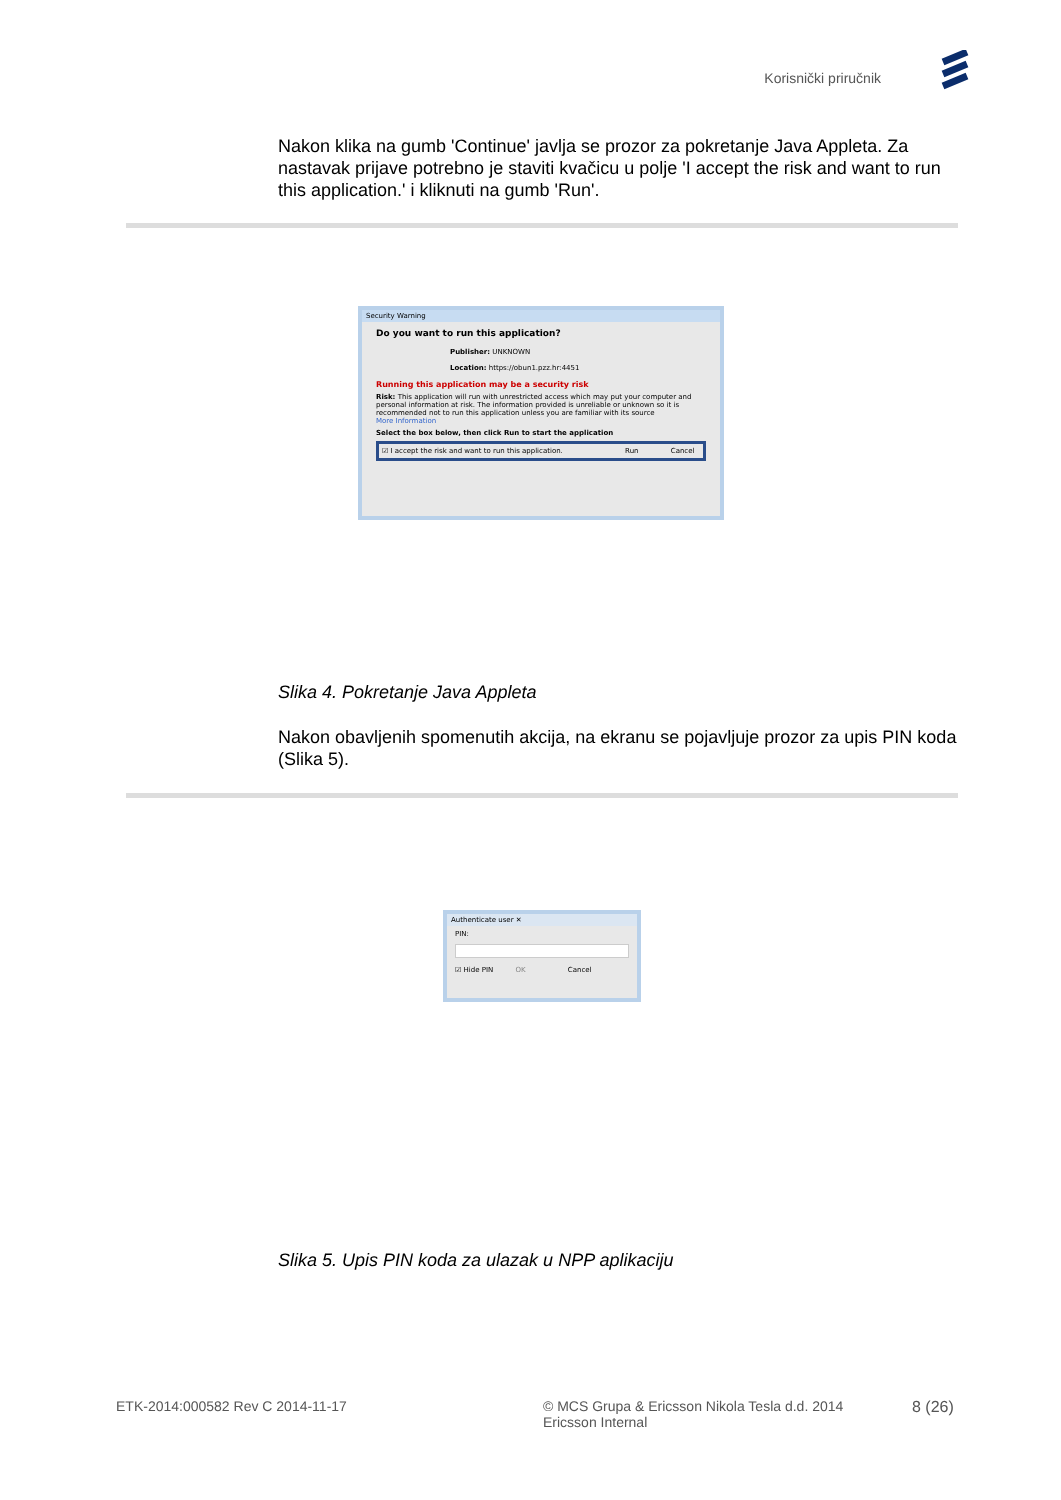Korisnički priručnik
Nakon klika na gumb 'Continue' javlja se prozor za pokretanje Java Appleta. Za nastavak prijave potrebno je staviti kvačicu u polje 'I accept the risk and want to run this application.' i kliknuti na gumb 'Run'.
Security Warning
Do you want to run this application?
Publisher: UNKNOWN
Location: https://obun1.pzz.hr:4451
Running this application may be a security risk
Risk: This application will run with unrestricted access which may put your computer and personal information at risk. The information provided is unreliable or unknown so it is recommended not to run this application unless you are familiar with its source
More Information
Select the box below, then click Run to start the application
☑ I accept the risk and want to run this application. Run Cancel
Slika 4. Pokretanje Java Appleta
Nakon obavljenih spomenutih akcija, na ekranu se pojavljuje prozor za upis PIN koda (Slika 5).
Authenticate user ✕
PIN:
☑ Hide PIN OK Cancel
Slika 5. Upis PIN koda za ulazak u NPP aplikaciju
ETK-2014:000582 Rev C 2014-11-17
© MCS Grupa & Ericsson Nikola Tesla d.d. 2014
Ericsson Internal
8 (26)